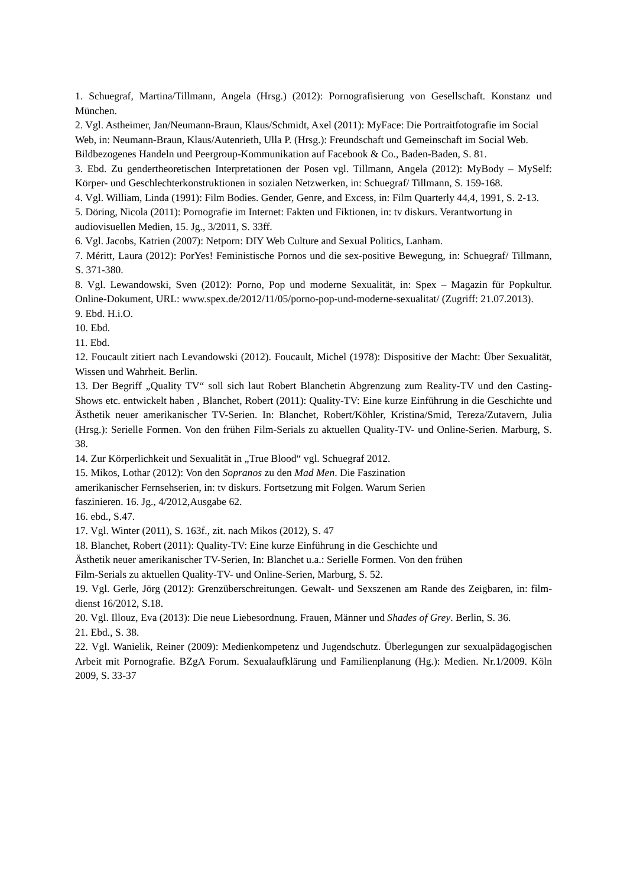1. Schuegraf, Martina/Tillmann, Angela (Hrsg.) (2012): Pornografisierung von Gesellschaft. Konstanz und München.
2. Vgl. Astheimer, Jan/Neumann-Braun, Klaus/Schmidt, Axel (2011): MyFace: Die Portraitfotografie im Social Web, in: Neumann-Braun, Klaus/Autenrieth, Ulla P. (Hrsg.): Freundschaft und Gemeinschaft im Social Web. Bildbezogenes Handeln und Peergroup-Kommunikation auf Facebook & Co., Baden-Baden, S. 81.
3. Ebd. Zu gendertheoretischen Interpretationen der Posen vgl. Tillmann, Angela (2012): MyBody – MySelf: Körper- und Geschlechterkonstruktionen in sozialen Netzwerken, in: Schuegraf/ Tillmann, S. 159-168.
4. Vgl. William, Linda (1991): Film Bodies. Gender, Genre, and Excess, in: Film Quarterly 44,4, 1991, S. 2-13.
5. Döring, Nicola (2011): Pornografie im Internet: Fakten und Fiktionen, in: tv diskurs. Verantwortung in audiovisuellen Medien, 15. Jg., 3/2011, S. 33ff.
6. Vgl. Jacobs, Katrien (2007): Netporn: DIY Web Culture and Sexual Politics, Lanham.
7. Méritt, Laura (2012): PorYes! Feministische Pornos und die sex-positive Bewegung, in: Schuegraf/ Tillmann, S. 371-380.
8. Vgl. Lewandowski, Sven (2012): Porno, Pop und moderne Sexualität, in: Spex – Magazin für Popkultur. Online-Dokument, URL: www.spex.de/2012/11/05/porno-pop-und-moderne-sexualitat/ (Zugriff: 21.07.2013).
9. Ebd. H.i.O.
10. Ebd.
11. Ebd.
12. Foucault zitiert nach Levandowski (2012). Foucault, Michel (1978): Dispositive der Macht: Über Sexualität, Wissen und Wahrheit. Berlin.
13. Der Begriff „Quality TV“ soll sich laut Robert Blanchetin Abgrenzung zum Reality-TV und den Casting-Shows etc. entwickelt haben , Blanchet, Robert (2011): Quality-TV: Eine kurze Einführung in die Geschichte und Ästhetik neuer amerikanischer TV-Serien. In: Blanchet, Robert/Köhler, Kristina/Smid, Tereza/Zutavern, Julia (Hrsg.): Serielle Formen. Von den frühen Film-Serials zu aktuellen Quality-TV- und Online-Serien. Marburg, S. 38.
14. Zur Körperlichkeit und Sexualität in „True Blood“ vgl. Schuegraf 2012.
15. Mikos, Lothar (2012): Von den Sopranos zu den Mad Men. Die Faszination
amerikanischer Fernsehserien, in: tv diskurs. Fortsetzung mit Folgen. Warum Serien
faszinieren. 16. Jg., 4/2012,Ausgabe 62.
16. ebd., S.47.
17. Vgl. Winter (2011), S. 163f., zit. nach Mikos (2012), S. 47
18. Blanchet, Robert (2011): Quality-TV: Eine kurze Einführung in die Geschichte und
Ästhetik neuer amerikanischer TV-Serien, In: Blanchet u.a.: Serielle Formen. Von den frühen
Film-Serials zu aktuellen Quality-TV- und Online-Serien, Marburg, S. 52.
19. Vgl. Gerle, Jörg (2012): Grenzüberschreitungen. Gewalt- und Sexszenen am Rande des Zeigbaren, in: film-dienst 16/2012, S.18.
20. Vgl. Illouz, Eva (2013): Die neue Liebesordnung. Frauen, Männer und Shades of Grey. Berlin, S. 36.
21. Ebd., S. 38.
22. Vgl. Wanielik, Reiner (2009): Medienkompetenz und Jugendschutz. Überlegungen zur sexualpädagogischen Arbeit mit Pornografie. BZgA Forum. Sexualaufklärung und Familienplanung (Hg.): Medien. Nr.1/2009. Köln 2009, S. 33-37